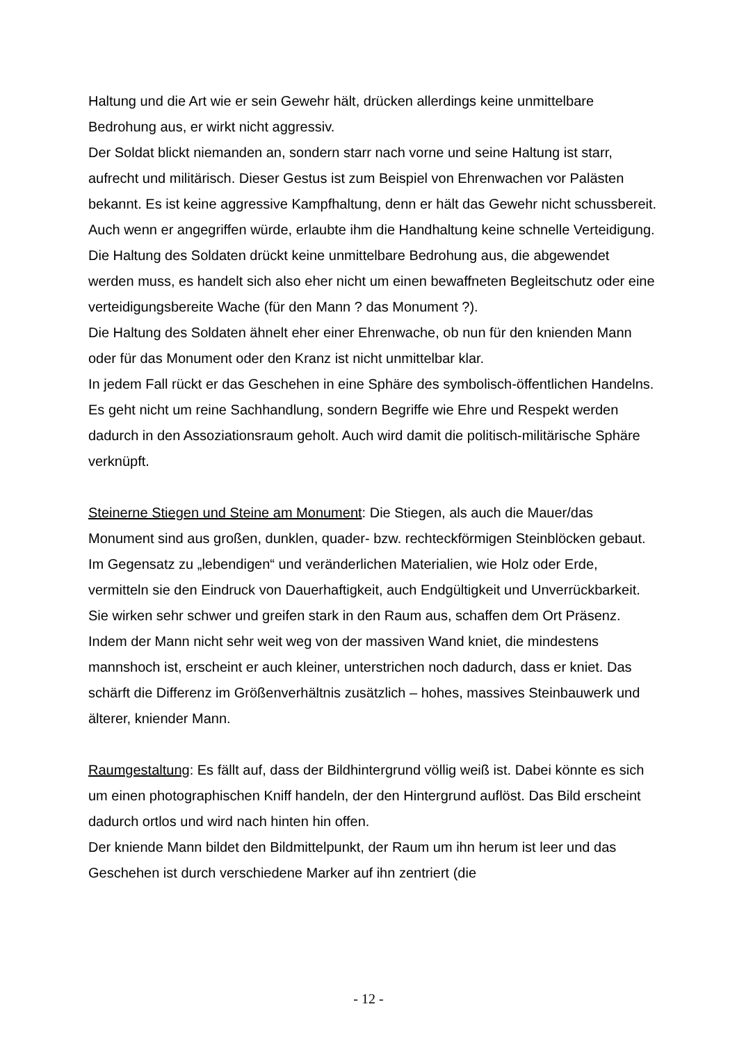Haltung und die Art wie er sein Gewehr hält, drücken allerdings keine unmittelbare Bedrohung aus, er wirkt nicht aggressiv.
Der Soldat blickt niemanden an, sondern starr nach vorne und seine Haltung ist starr, aufrecht und militärisch. Dieser Gestus ist zum Beispiel von Ehrenwachen vor Palästen bekannt. Es ist keine aggressive Kampfhaltung, denn er hält das Gewehr nicht schussbereit. Auch wenn er angegriffen würde, erlaubte ihm die Handhaltung keine schnelle Verteidigung. Die Haltung des Soldaten drückt keine unmittelbare Bedrohung aus, die abgewendet werden muss, es handelt sich also eher nicht um einen bewaffneten Begleitschutz oder eine verteidigungsbereite Wache (für den Mann ? das Monument ?).
Die Haltung des Soldaten ähnelt eher einer Ehrenwache, ob nun für den knienden Mann oder für das Monument oder den Kranz ist nicht unmittelbar klar.
In jedem Fall rückt er das Geschehen in eine Sphäre des symbolisch-öffentlichen Handelns. Es geht nicht um reine Sachhandlung, sondern Begriffe wie Ehre und Respekt werden dadurch in den Assoziationsraum geholt. Auch wird damit die politisch-militärische Sphäre verknüpft.
Steinerne Stiegen und Steine am Monument: Die Stiegen, als auch die Mauer/das Monument sind aus großen, dunklen, quader- bzw. rechteckförmigen Steinblöcken gebaut. Im Gegensatz zu „lebendigen“ und veränderlichen Materialien, wie Holz oder Erde, vermitteln sie den Eindruck von Dauerhaftigkeit, auch Endgültigkeit und Unverrückbarkeit. Sie wirken sehr schwer und greifen stark in den Raum aus, schaffen dem Ort Präsenz.
Indem der Mann nicht sehr weit weg von der massiven Wand kniet, die mindestens mannshoch ist, erscheint er auch kleiner, unterstrichen noch dadurch, dass er kniet. Das schärft die Differenz im Größenverhältnis zusätzlich – hohes, massives Steinbauwerk und älterer, kniender Mann.
Raumgestaltung: Es fällt auf, dass der Bildhintergrund völlig weiß ist. Dabei könnte es sich um einen photographischen Kniff handeln, der den Hintergrund auflöst. Das Bild erscheint dadurch ortlos und wird nach hinten hin offen.
Der kniende Mann bildet den Bildmittelpunkt, der Raum um ihn herum ist leer und das Geschehen ist durch verschiedene Marker auf ihn zentriert (die
- 12 -